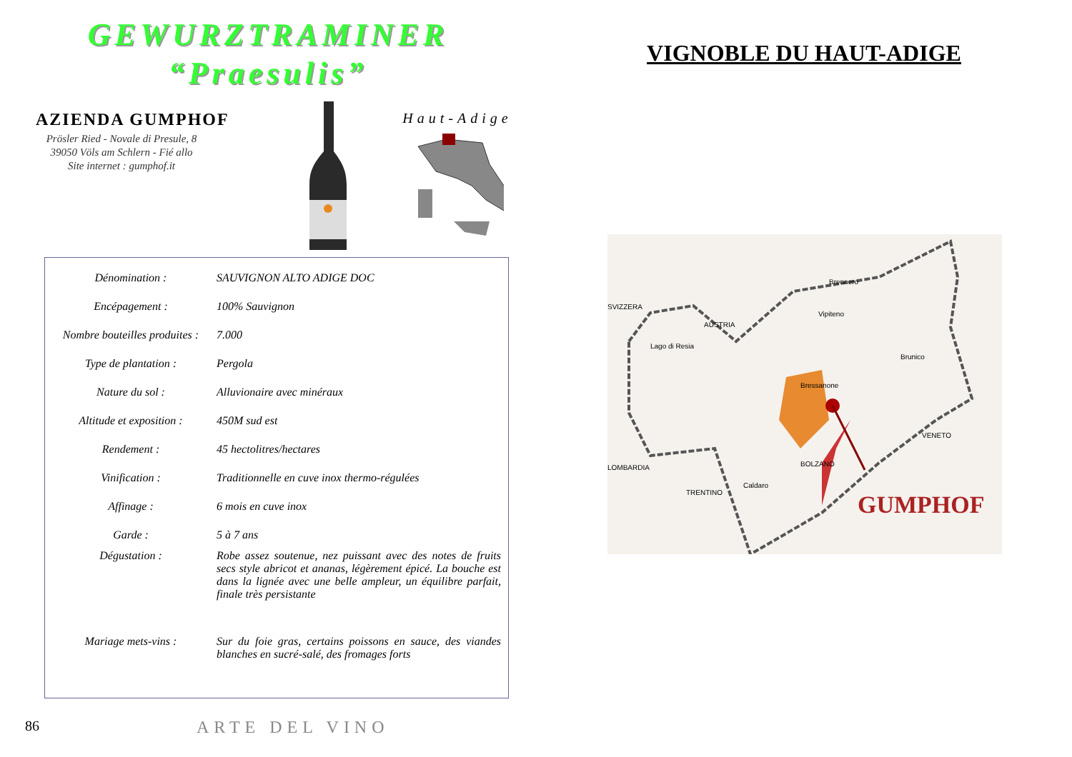GEWURZTRAMINER
“Praesulis”
AZIENDA GUMPHOF
Prösler Ried - Novale di Presule, 8
39050 Völs am Schlern - Fié allo
Site internet : gumphof.it
Haut-Adige
| Dénomination : | SAUVIGNON ALTO ADIGE DOC |
| Encépagement : | 100% Sauvignon |
| Nombre bouteilles produites : | 7.000 |
| Type de plantation : | Pergola |
| Nature du sol : | Alluvionaire avec minéraux |
| Altitude et exposition : | 450M sud est |
| Rendement : | 45 hectolitres/hectares |
| Vinification : | Traditionnelle en cuve inox thermo-régulées |
| Affinage : | 6 mois en cuve inox |
| Garde : | 5 à 7 ans |
| Dégustation : | Robe assez soutenue, nez puissant avec des notes de fruits secs style abricot et ananas, légèrement épicé. La bouche est dans la lignée avec une belle ampleur, un équilibre parfait, finale très persistante |
| Mariage mets-vins : | Sur du foie gras, certains poissons en sauce, des viandes blanches en sucré-salé, des fromages forts |
86 ARTE DEL VINO
VIGNOBLE DU HAUT-ADIGE
SVIZZERA
AUSTRIA
Brennero
Vipiteno
Brunico
Bressanone
Lago di Resia
LOMBARDIA
TRENTINO
Caldaro
BOLZANO
VENETO
GUMPHOF